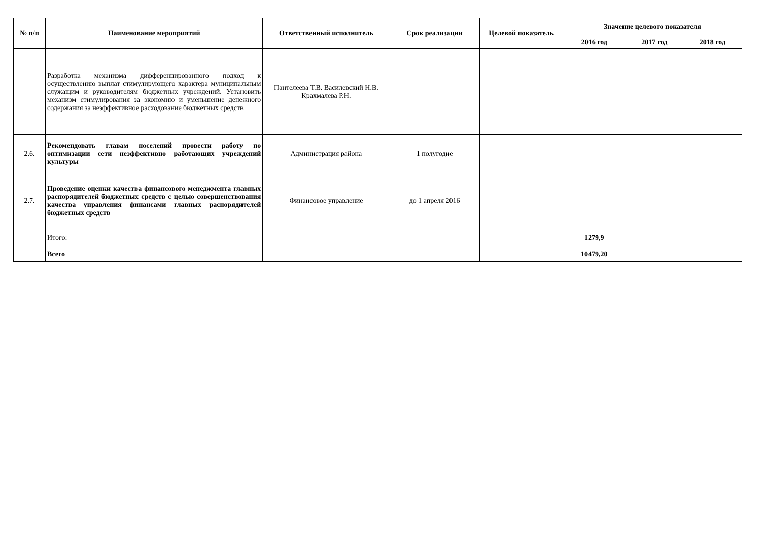| № п/п | Наименование мероприятий | Ответственный исполнитель | Срок реализации | Целевой показатель | Значение целевого показателя | | |
| --- | --- | --- | --- | --- | --- | --- | --- |
| | | | | | 2016 год | 2017 год | 2018 год |
| | Разработка механизма дифференцированного подход к осуществлению выплат стимулирующего характера муниципальным служащим и руководителям бюджетных учреждений. Установить механизм стимулирования за экономию и уменьшение денежного содержания за неэффективное расходование бюджетных средств | Пантелеева Т.В. Василевский Н.В. Крахмалева Р.Н. | | | | | |
| 2.6. | Рекомендовать главам поселений провести работу по оптимизации сети неэффективно работающих учреждений культуры | Администрация района | 1 полугодие | | | | |
| 2.7. | Проведение оценки качества финансового менеджмента главных распорядителей бюджетных средств с целью совершенствования качества управления финансами главных распорядителей бюджетных средств | Финансовое управление | до 1 апреля 2016 | | | | |
| | Итого: | | | | 1279,9 | | |
| | Всего | | | | 10479,20 | | |